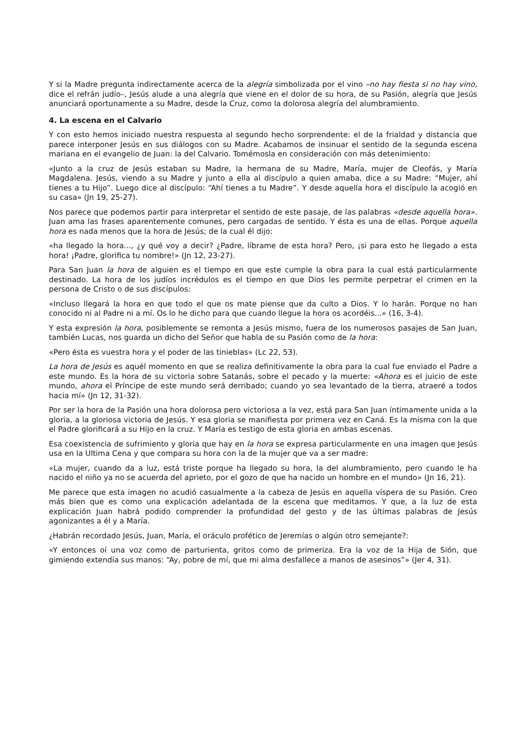Y si la Madre pregunta indirectamente acerca de la alegría simbolizada por el vino –no hay fiesta si no hay vino, dice el refrán judío–, Jesús alude a una alegría que viene en el dolor de su hora, de su Pasión, alegría que Jesús anunciará oportunamente a su Madre, desde la Cruz, como la dolorosa alegría del alumbramiento.
4. La escena en el Calvario
Y con esto hemos iniciado nuestra respuesta al segundo hecho sorprendente: el de la frialdad y distancia que parece interponer Jesús en sus diálogos con su Madre. Acabamos de insinuar el sentido de la segunda escena mariana en el evangelio de Juan: la del Calvario. Tomémosla en consideración con más detenimiento:
«Junto a la cruz de Jesús estaban su Madre, la hermana de su Madre, María, mujer de Cleofás, y María Magdalena. Jesús, viendo a su Madre y junto a ella al discípulo a quien amaba, dice a su Madre: “Mujer, ahí tienes a tu Hijo”. Luego dice al discípulo: “Ahí tienes a tu Madre”. Y desde aquella hora el discípulo la acogió en su casa» (Jn 19, 25-27).
Nos parece que podemos partir para interpretar el sentido de este pasaje, de las palabras «desde aquella hora». Juan ama las frases aparentemente comunes, pero cargadas de sentido. Y ésta es una de ellas. Porque aquella hora es nada menos que la hora de Jesús; de la cual él dijo:
«ha llegado la hora..., ¿y qué voy a decir? ¿Padre, líbrame de esta hora? Pero, ¡si para esto he llegado a esta hora! ¡Padre, glorifica tu nombre!» (Jn 12, 23-27).
Para San Juan la hora de alguien es el tiempo en que este cumple la obra para la cual está particularmente destinado. La hora de los judíos incrédulos es el tiempo en que Dios les permite perpetrar el crimen en la persona de Cristo o de sus discípulos:
«Incluso llegará la hora en que todo el que os mate piense que da culto a Dios. Y lo harán. Porque no han conocido ni al Padre ni a mí. Os lo he dicho para que cuando llegue la hora os acordéis...» (16, 3-4).
Y esta expresión la hora, posiblemente se remonta a Jesús mismo, fuera de los numerosos pasajes de San Juan, también Lucas, nos guarda un dicho del Señor que habla de su Pasión como de la hora:
«Pero ésta es vuestra hora y el poder de las tinieblas» (Lc 22, 53).
La hora de Jesús es aquél momento en que se realiza definitivamente la obra para la cual fue enviado el Padre a este mundo. Es la hora de su victoria sobre Satanás, sobre el pecado y la muerte: «Ahora es el juicio de este mundo, ahora el Príncipe de este mundo será derribado; cuando yo sea levantado de la tierra, atraeré a todos hacia mí» (Jn 12, 31-32).
Por ser la hora de la Pasión una hora dolorosa pero victoriosa a la vez, está para San Juan íntimamente unida a la gloria, a la gloriosa victoria de Jesús. Y esa gloria se manifiesta por primera vez en Caná. Es la misma con la que el Padre glorificará a su Hijo en la cruz. Y María es testigo de esta gloria en ambas escenas.
Esa coexistencia de sufrimiento y gloria que hay en la hora se expresa particularmente en una imagen que Jesús usa en la Ultima Cena y que compara su hora con la de la mujer que va a ser madre:
«La mujer, cuando da a luz, está triste porque ha llegado su hora, la del alumbramiento, pero cuando le ha nacido el niño ya no se acuerda del aprieto, por el gozo de que ha nacido un hombre en el mundo» (Jn 16, 21).
Me parece que esta imagen no acudió casualmente a la cabeza de Jesús en aquella víspera de su Pasión. Creo más bien que es como una explicación adelantada de la escena que meditamos. Y que, a la luz de esta explicación Juan habrá podido comprender la profundidad del gesto y de las últimas palabras de Jesús agonizantes a él y a María.
¿Habrán recordado Jesús, Juan, María, el oráculo profético de Jeremías o algún otro semejante?:
«Y entonces oí una voz como de parturienta, gritos como de primeriza. Era la voz de la Hija de Sión, que gimiendo extendía sus manos: “Ay, pobre de mí, que mi alma desfallece a manos de asesinos”» (Jer 4, 31).